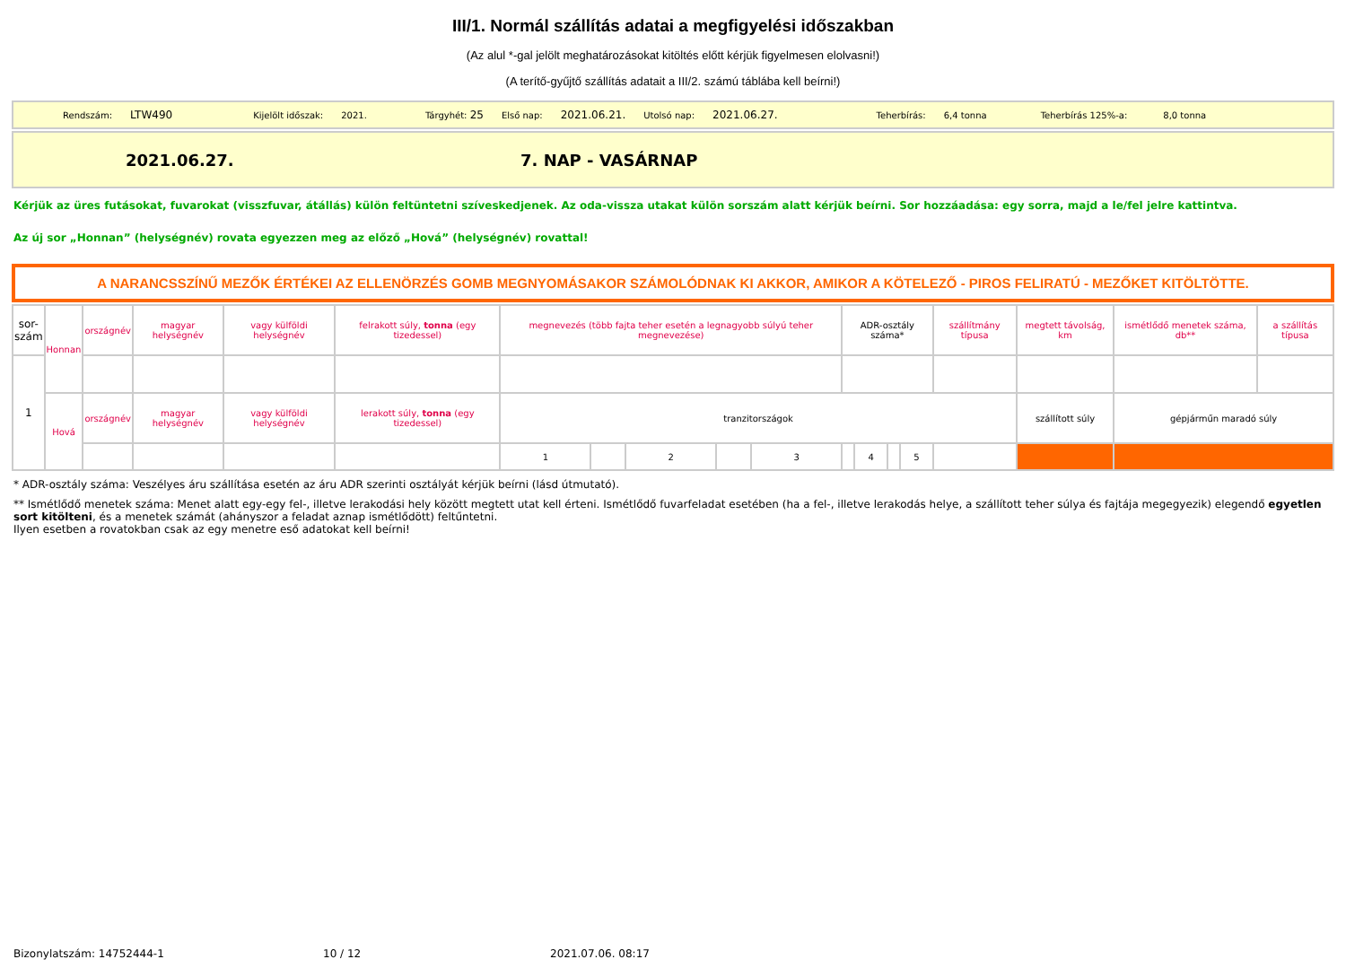III/1. Normál szállítás adatai a megfigyelési időszakban
(Az alul *-gal jelölt meghatározásokat kitöltés előtt kérjük figyelmesen elolvasni!)
(A terítő-gyűjtő szállítás adatait a III/2. számú táblába kell beírni!)
Rendszám: LTW490 Kijelölt időszak: 2021. Tárgyhét: 25 Első nap: 2021.06.21. Utolsó nap: 2021.06.27. Teherbírás: 6,4 tonna Teherbírás 125%-a: 8,0 tonna
2021.06.27. 7. NAP - VASÁRNAP
Kérjük az üres futásokat, fuvarokat (visszfuvar, átállás) külön feltüntetni szíveskedjenek. Az oda-vissza utakat külön sorszám alatt kérjük beírni. Sor hozzáadása: egy sorra, majd a le/fel jelre kattintva.
Az új sor „Honnan” (helységnév) rovata egyezzen meg az előző „Hová” (helységnév) rovattal!
A NARANCSSZÍNŰ MEZŐK ÉRTÉKEI AZ ELLENÖRZÉS GOMB MEGNYOMÁSAKOR SZÁMOLÓDNAK KI AKKOR, AMIKOR A KÖTELEZŐ - PIROS FELIRATÚ - MEZŐKET KITÖLTÖTTE.
| sor- szám | Honnan | országnév | magyar helységnév | vagy külföldi helységnév | felrakott súly, tonna (egy tizedessel) | megnevezés (több fajta teher esetén a legnagyobb súlyú teher megnevezése) | | | | | ADR-osztály száma* | | | | szállítmány típusa | | megtett távolság, km | ismétlődő menetek száma, db** | a szállítás típusa |
| 1 | | | | | | | | | | | | | | | | | | | |
| | Hová | országnév | magyar helységnév | vagy külföldi helységnév | lerakott súly, tonna (egy tizedessel) | tranzitországok | | | | | | | | | | szállított súly | | gépjárműn maradó súly | |
| | | | | | | 1 | | 2 | | 3 | | 4 | | 5 | | | | | |
* ADR-osztály száma: Veszélyes áru szállítása esetén az áru ADR szerinti osztályát kérjük beírni (lásd útmutató).
** Ismétlődő menetek száma: Menet alatt egy-egy fel-, illetve lerakodási hely között megtett utat kell érteni. Ismétlődő fuvarfeladat esetében (ha a fel-, illetve lerakodás helye, a szállított teher súlya és fajtája megegyezik) elegendő egyetlen sort kitölteni, és a menetek számát (ahányszor a feladat aznap ismétlődött) feltűntetni.
Ilyen esetben a rovatokban csak az egy menetre eső adatokat kell beírni!
Bizonylatszám: 14752444-1 10 / 12 2021.07.06. 08:17